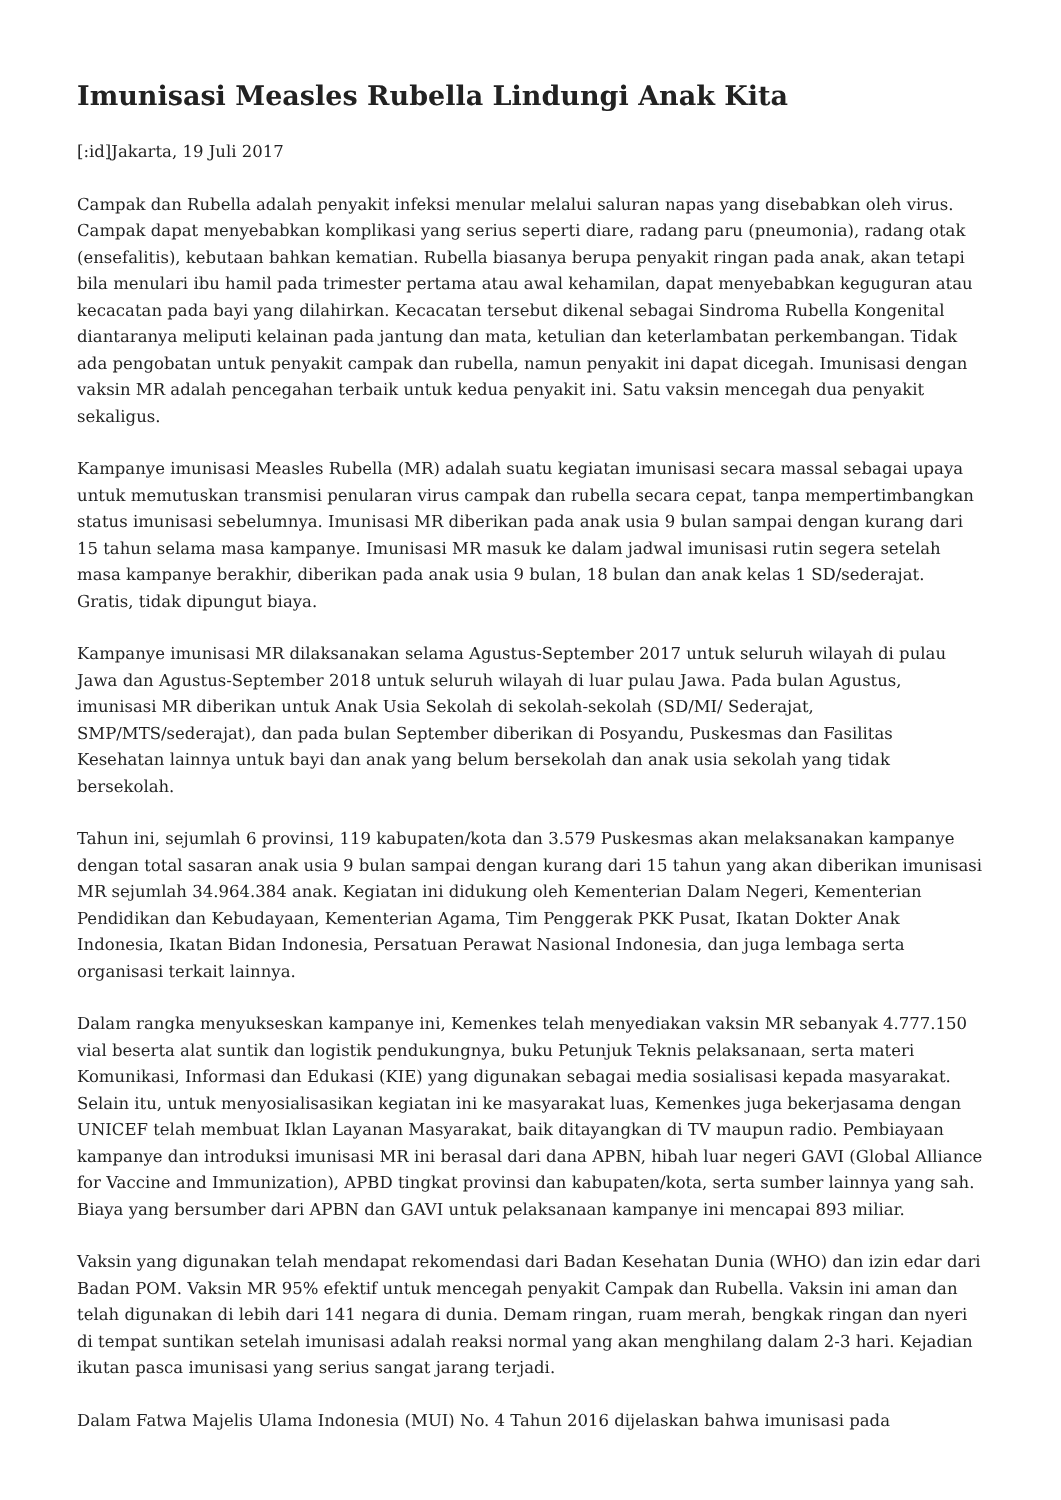Imunisasi Measles Rubella Lindungi Anak Kita
[:id]Jakarta, 19 Juli 2017
Campak dan Rubella adalah penyakit infeksi menular melalui saluran napas yang disebabkan oleh virus. Campak dapat menyebabkan komplikasi yang serius seperti diare, radang paru (pneumonia), radang otak (ensefalitis), kebutaan bahkan kematian. Rubella biasanya berupa penyakit ringan pada anak, akan tetapi bila menulari ibu hamil pada trimester pertama atau awal kehamilan, dapat menyebabkan keguguran atau kecacatan pada bayi yang dilahirkan. Kecacatan tersebut dikenal sebagai Sindroma Rubella Kongenital diantaranya meliputi kelainan pada jantung dan mata, ketulian dan keterlambatan perkembangan. Tidak ada pengobatan untuk penyakit campak dan rubella, namun penyakit ini dapat dicegah. Imunisasi dengan vaksin MR adalah pencegahan terbaik untuk kedua penyakit ini. Satu vaksin mencegah dua penyakit sekaligus.
Kampanye imunisasi Measles Rubella (MR) adalah suatu kegiatan imunisasi secara massal sebagai upaya untuk memutuskan transmisi penularan virus campak dan rubella secara cepat, tanpa mempertimbangkan status imunisasi sebelumnya. Imunisasi MR diberikan pada anak usia 9 bulan sampai dengan kurang dari 15 tahun selama masa kampanye. Imunisasi MR masuk ke dalam jadwal imunisasi rutin segera setelah masa kampanye berakhir, diberikan pada anak usia 9 bulan, 18 bulan dan anak kelas 1 SD/sederajat. Gratis, tidak dipungut biaya.
Kampanye imunisasi MR dilaksanakan selama Agustus-September 2017 untuk seluruh wilayah di pulau Jawa dan Agustus-September 2018 untuk seluruh wilayah di luar pulau Jawa. Pada bulan Agustus, imunisasi MR diberikan untuk Anak Usia Sekolah di sekolah-sekolah (SD/MI/ Sederajat, SMP/MTS/sederajat), dan pada bulan September diberikan di Posyandu, Puskesmas dan Fasilitas Kesehatan lainnya untuk bayi dan anak yang belum bersekolah dan anak usia sekolah yang tidak bersekolah.
Tahun ini, sejumlah 6 provinsi, 119 kabupaten/kota dan 3.579 Puskesmas akan melaksanakan kampanye dengan total sasaran anak usia 9 bulan sampai dengan kurang dari 15 tahun yang akan diberikan imunisasi MR sejumlah 34.964.384 anak. Kegiatan ini didukung oleh Kementerian Dalam Negeri, Kementerian Pendidikan dan Kebudayaan, Kementerian Agama, Tim Penggerak PKK Pusat, Ikatan Dokter Anak Indonesia, Ikatan Bidan Indonesia, Persatuan Perawat Nasional Indonesia, dan juga lembaga serta organisasi terkait lainnya.
Dalam rangka menyukseskan kampanye ini, Kemenkes telah menyediakan vaksin MR sebanyak 4.777.150 vial beserta alat suntik dan logistik pendukungnya, buku Petunjuk Teknis pelaksanaan, serta materi Komunikasi, Informasi dan Edukasi (KIE) yang digunakan sebagai media sosialisasi kepada masyarakat. Selain itu, untuk menyosialisasikan kegiatan ini ke masyarakat luas, Kemenkes juga bekerjasama dengan UNICEF telah membuat Iklan Layanan Masyarakat, baik ditayangkan di TV maupun radio. Pembiayaan kampanye dan introduksi imunisasi MR ini berasal dari dana APBN, hibah luar negeri GAVI (Global Alliance for Vaccine and Immunization), APBD tingkat provinsi dan kabupaten/kota, serta sumber lainnya yang sah. Biaya yang bersumber dari APBN dan GAVI untuk pelaksanaan kampanye ini mencapai 893 miliar.
Vaksin yang digunakan telah mendapat rekomendasi dari Badan Kesehatan Dunia (WHO) dan izin edar dari Badan POM. Vaksin MR 95% efektif untuk mencegah penyakit Campak dan Rubella. Vaksin ini aman dan telah digunakan di lebih dari 141 negara di dunia. Demam ringan, ruam merah, bengkak ringan dan nyeri di tempat suntikan setelah imunisasi adalah reaksi normal yang akan menghilang dalam 2-3 hari. Kejadian ikutan pasca imunisasi yang serius sangat jarang terjadi.
Dalam Fatwa Majelis Ulama Indonesia (MUI) No. 4 Tahun 2016 dijelaskan bahwa imunisasi pada